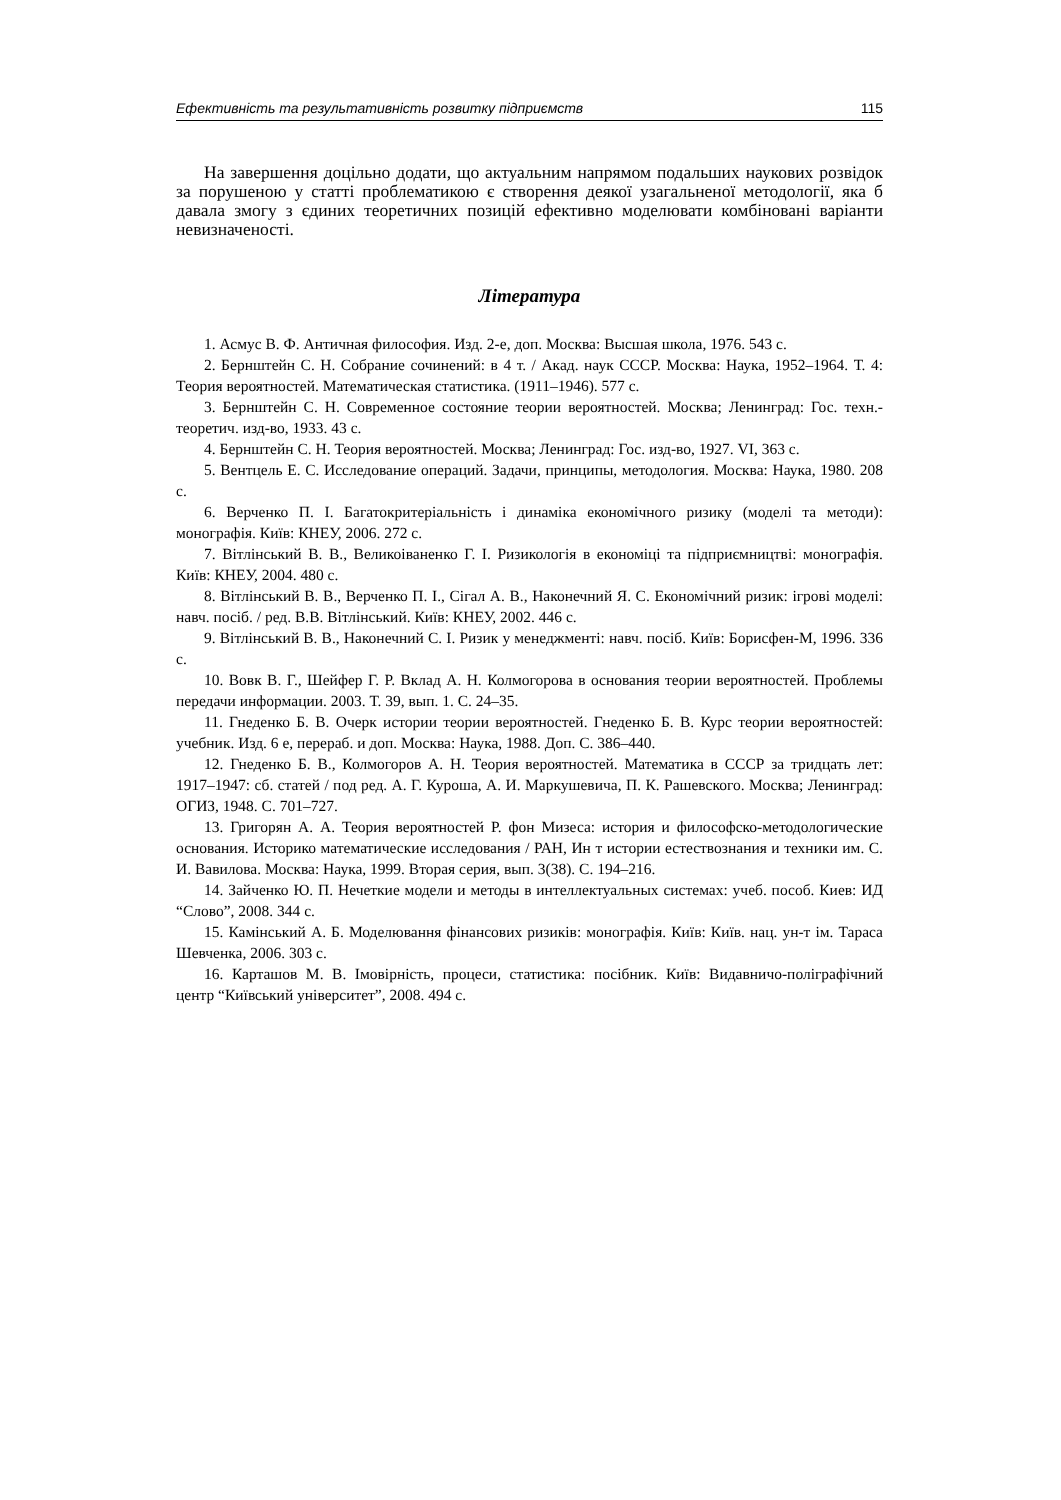Ефективність та результативність розвитку підприємств 115
На завершення доцільно додати, що актуальним напрямом подальших наукових розвідок за порушеною у статті проблематикою є створення деякої узагальненої методології, яка б давала змогу з єдиних теоретичних позицій ефективно моделювати комбіновані варіанти невизначеності.
Література
1. Асмус В. Ф. Античная философия. Изд. 2-е, доп. Москва: Высшая школа, 1976. 543 с.
2. Бернштейн С. Н. Собрание сочинений: в 4 т. / Акад. наук СССР. Москва: Наука, 1952–1964. Т. 4: Теория вероятностей. Математическая статистика. (1911–1946). 577 с.
3. Бернштейн С. Н. Современное состояние теории вероятностей. Москва; Ленинград: Гос. техн.-теоретич. изд-во, 1933. 43 с.
4. Бернштейн С. Н. Теория вероятностей. Москва; Ленинград: Гос. изд-во, 1927. VI, 363 с.
5. Вентцель Е. С. Исследование операций. Задачи, принципы, методология. Москва: Наука, 1980. 208 с.
6. Верченко П. І. Багатокритеріальність і динаміка економічного ризику (моделі та методи): монографія. Київ: КНЕУ, 2006. 272 с.
7. Вітлінський В. В., Великоіваненко Г. І. Ризикологія в економіці та підприємництві: монографія. Київ: КНЕУ, 2004. 480 с.
8. Вітлінський В. В., Верченко П. І., Сігал А. В., Наконечний Я. С. Економічний ризик: ігрові моделі: навч. посіб. / ред. В.В. Вітлінський. Київ: КНЕУ, 2002. 446 с.
9. Вітлінський В. В., Наконечний С. І. Ризик у менеджменті: навч. посіб. Київ: Борисфен-М, 1996. 336 с.
10. Вовк В. Г., Шейфер Г. Р. Вклад А. Н. Колмогорова в основания теории вероятностей. Проблемы передачи информации. 2003. Т. 39, вып. 1. С. 24–35.
11. Гнеденко Б. В. Очерк истории теории вероятностей. Гнеденко Б. В. Курс теории вероятностей: учебник. Изд. 6 е, перераб. и доп. Москва: Наука, 1988. Доп. С. 386–440.
12. Гнеденко Б. В., Колмогоров А. Н. Теория вероятностей. Математика в СССР за тридцать лет: 1917–1947: сб. статей / под ред. А. Г. Куроша, А. И. Маркушевича, П. К. Рашевского. Москва; Ленинград: ОГИЗ, 1948. С. 701–727.
13. Григорян А. А. Теория вероятностей Р. фон Мизеса: история и философско-методологические основания. Историко математические исследования / РАН, Ин т истории естествознания и техники им. С. И. Вавилова. Москва: Наука, 1999. Вторая серия, вып. 3(38). С. 194–216.
14. Зайченко Ю. П. Нечеткие модели и методы в интеллектуальных системах: учеб. пособ. Киев: ИД “Слово”, 2008. 344 с.
15. Камінський А. Б. Моделювання фінансових ризиків: монографія. Київ: Київ. нац. ун-т ім. Тараса Шевченка, 2006. 303 с.
16. Карташов М. В. Імовірність, процеси, статистика: посібник. Київ: Видавничо-поліграфічний центр “Київський університет”, 2008. 494 с.